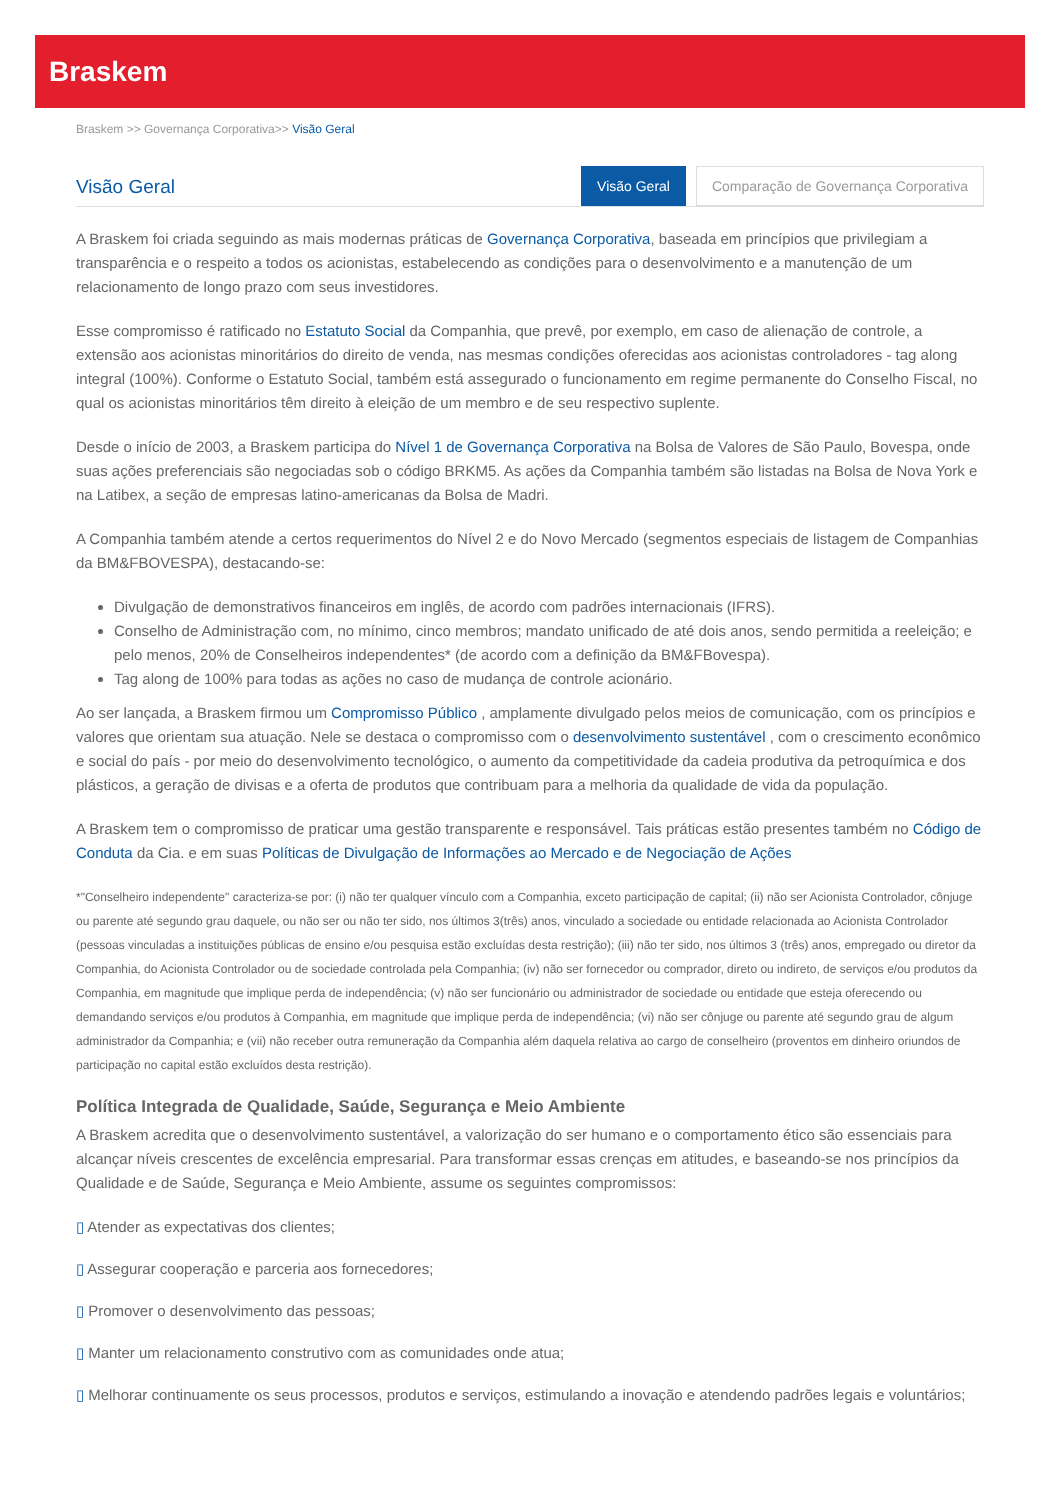Braskem
Braskem >> Governança Corporativa>> Visão Geral
Visão Geral
Visão Geral Comparação de Governança Corporativa
A Braskem foi criada seguindo as mais modernas práticas de Governança Corporativa, baseada em princípios que privilegiam a transparência e o respeito a todos os acionistas, estabelecendo as condições para o desenvolvimento e a manutenção de um relacionamento de longo prazo com seus investidores.
Esse compromisso é ratificado no Estatuto Social da Companhia, que prevê, por exemplo, em caso de alienação de controle, a extensão aos acionistas minoritários do direito de venda, nas mesmas condições oferecidas aos acionistas controladores - tag along integral (100%). Conforme o Estatuto Social, também está assegurado o funcionamento em regime permanente do Conselho Fiscal, no qual os acionistas minoritários têm direito à eleição de um membro e de seu respectivo suplente.
Desde o início de 2003, a Braskem participa do Nível 1 de Governança Corporativa na Bolsa de Valores de São Paulo, Bovespa, onde suas ações preferenciais são negociadas sob o código BRKM5. As ações da Companhia também são listadas na Bolsa de Nova York e na Latibex, a seção de empresas latino-americanas da Bolsa de Madri.
A Companhia também atende a certos requerimentos do Nível 2 e do Novo Mercado (segmentos especiais de listagem de Companhias da BM&FBOVESPA), destacando-se:
Divulgação de demonstrativos financeiros em inglês, de acordo com padrões internacionais (IFRS).
Conselho de Administração com, no mínimo, cinco membros; mandato unificado de até dois anos, sendo permitida a reeleição; e pelo menos, 20% de Conselheiros independentes* (de acordo com a definição da BM&FBovespa).
Tag along de 100% para todas as ações no caso de mudança de controle acionário.
Ao ser lançada, a Braskem firmou um Compromisso Público , amplamente divulgado pelos meios de comunicação, com os princípios e valores que orientam sua atuação. Nele se destaca o compromisso com o desenvolvimento sustentável , com o crescimento econômico e social do país - por meio do desenvolvimento tecnológico, o aumento da competitividade da cadeia produtiva da petroquímica e dos plásticos, a geração de divisas e a oferta de produtos que contribuam para a melhoria da qualidade de vida da população.
A Braskem tem o compromisso de praticar uma gestão transparente e responsável. Tais práticas estão presentes também no Código de Conduta da Cia. e em suas Políticas de Divulgação de Informações ao Mercado e de Negociação de Ações
*"Conselheiro independente" caracteriza-se por: (i) não ter qualquer vínculo com a Companhia, exceto participação de capital; (ii) não ser Acionista Controlador, cônjuge ou parente até segundo grau daquele, ou não ser ou não ter sido, nos últimos 3(três) anos, vinculado a sociedade ou entidade relacionada ao Acionista Controlador (pessoas vinculadas a instituições públicas de ensino e/ou pesquisa estão excluídas desta restrição); (iii) não ter sido, nos últimos 3 (três) anos, empregado ou diretor da Companhia, do Acionista Controlador ou de sociedade controlada pela Companhia; (iv) não ser fornecedor ou comprador, direto ou indireto, de serviços e/ou produtos da Companhia, em magnitude que implique perda de independência; (v) não ser funcionário ou administrador de sociedade ou entidade que esteja oferecendo ou demandando serviços e/ou produtos à Companhia, em magnitude que implique perda de independência; (vi) não ser cônjuge ou parente até segundo grau de algum administrador da Companhia; e (vii) não receber outra remuneração da Companhia além daquela relativa ao cargo de conselheiro (proventos em dinheiro oriundos de participação no capital estão excluídos desta restrição).
Política Integrada de Qualidade, Saúde, Segurança e Meio Ambiente
A Braskem acredita que o desenvolvimento sustentável, a valorização do ser humano e o comportamento ético são essenciais para alcançar níveis crescentes de excelência empresarial. Para transformar essas crenças em atitudes, e baseando-se nos princípios da Qualidade e de Saúde, Segurança e Meio Ambiente, assume os seguintes compromissos:
▯ Atender as expectativas dos clientes;
▯ Assegurar cooperação e parceria aos fornecedores;
▯ Promover o desenvolvimento das pessoas;
▯ Manter um relacionamento construtivo com as comunidades onde atua;
▯ Melhorar continuamente os seus processos, produtos e serviços, estimulando a inovação e atendendo padrões legais e voluntários;